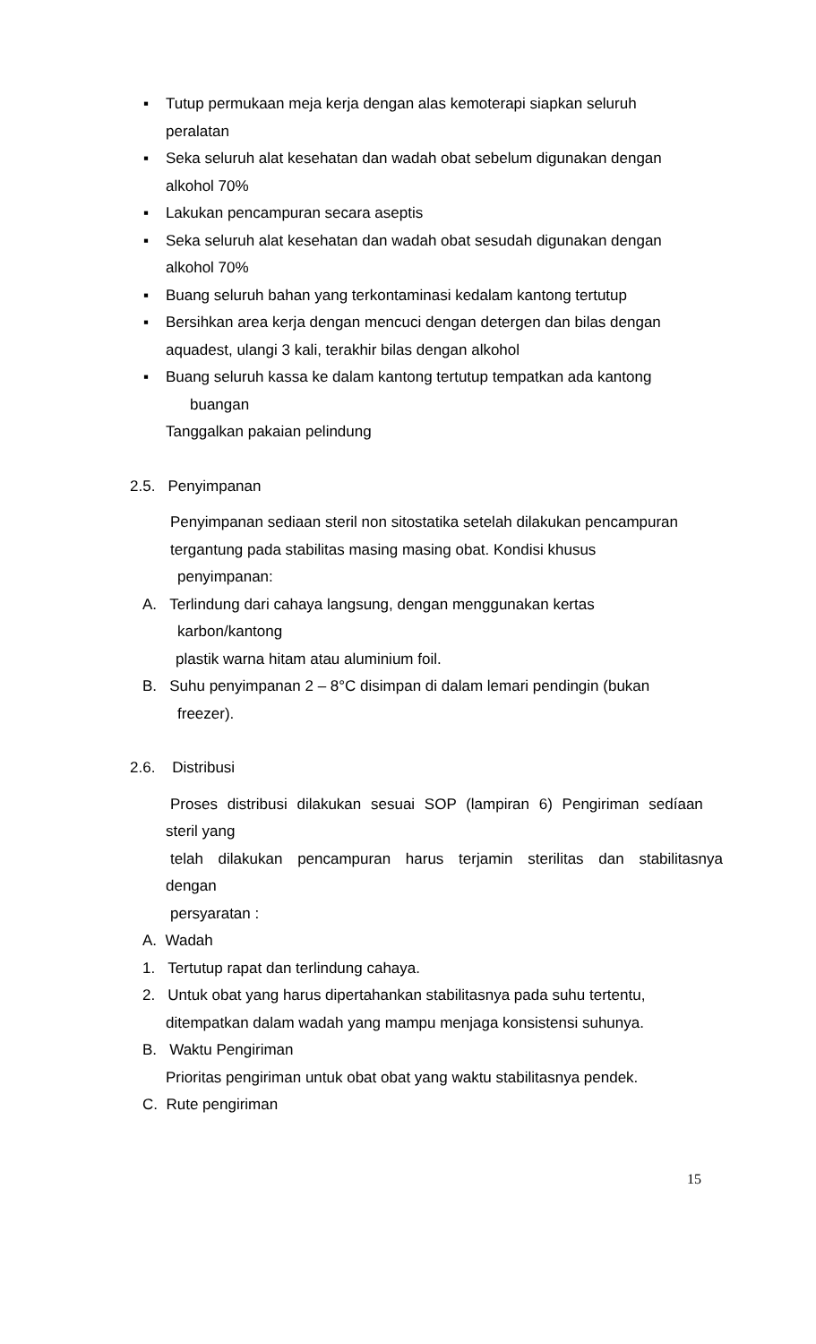▪ Tutup permukaan meja kerja dengan alas kemoterapi siapkan seluruh
peralatan
▪ Seka seluruh alat kesehatan dan wadah obat sebelum digunakan dengan
alkohol 70%
▪ Lakukan pencampuran secara aseptis
▪ Seka seluruh alat kesehatan dan wadah obat sesudah digunakan dengan
alkohol 70%
▪ Buang seluruh bahan yang terkontaminasi kedalam kantong tertutup
▪ Bersihkan area kerja dengan mencuci dengan detergen dan bilas dengan
aquadest, ulangi 3 kali, terakhir bilas dengan alkohol
▪ Buang seluruh kassa ke dalam kantong tertutup tempatkan ada kantong
buangan
Tanggalkan pakaian pelindung
2.5. Penyimpanan
Penyimpanan sediaan steril non sitostatika setelah dilakukan pencampuran
tergantung pada stabilitas masing masing obat. Kondisi khusus
penyimpanan:
A. Terlindung dari cahaya langsung, dengan menggunakan kertas
karbon/kantong
plastik warna hitam atau aluminium foil.
B. Suhu penyimpanan 2 – 8°C disimpan di dalam lemari pendingin (bukan
freezer).
2.6. Distribusi
Proses distribusi dilakukan sesuai SOP (lampiran 6) Pengiriman sedíaan
steril yang
telah dilakukan pencampuran harus terjamin sterilitas dan stabilitasnya
dengan
persyaratan :
A. Wadah
1. Tertutup rapat dan terlindung cahaya.
2. Untuk obat yang harus dipertahankan stabilitasnya pada suhu tertentu,
ditempatkan dalam wadah yang mampu menjaga konsistensi suhunya.
B. Waktu Pengiriman
Prioritas pengiriman untuk obat obat yang waktu stabilitasnya pendek.
C. Rute pengiriman
15